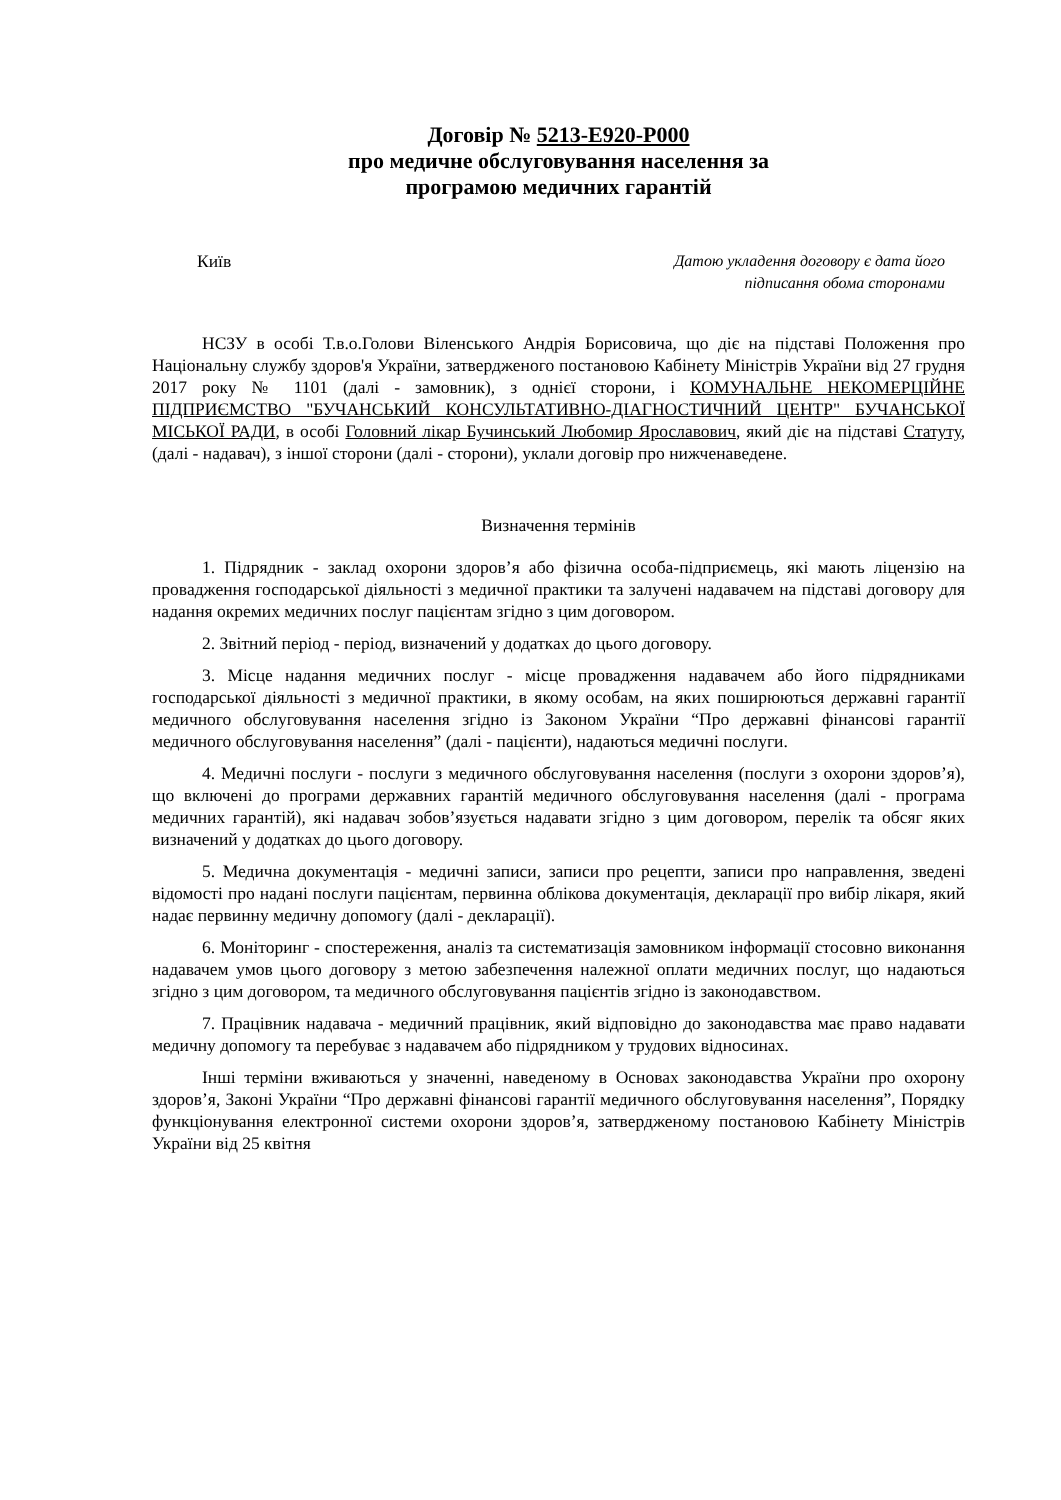Договір № 5213-E920-P000
про медичне обслуговування населення за
програмою медичних гарантій
Київ Датою укладення договору є дата його
підписання обома сторонами
НСЗУ в особі Т.в.о.Голови Віленського Андрія Борисовича, що діє на підставі Положення про Національну службу здоров'я України, затвердженого постановою Кабінету Міністрів України від 27 грудня 2017 року № 1101 (далі - замовник), з однієї сторони, і КОМУНАЛЬНЕ НЕКОМЕРЦІЙНЕ ПІДПРИЄМСТВО "БУЧАНСЬКИЙ КОНСУЛЬТАТИВНО-ДІАГНОСТИЧНИЙ ЦЕНТР" БУЧАНСЬКОЇ МІСЬКОЇ РАДИ, в особі Головний лікар Бучинський Любомир Ярославович, який діє на підставі Статуту, (далі - надавач), з іншої сторони (далі - сторони), уклали договір про нижченаведене.
Визначення термінів
1. Підрядник - заклад охорони здоров’я або фізична особа-підприємець, які мають ліцензію на провадження господарської діяльності з медичної практики та залучені надавачем на підставі договору для надання окремих медичних послуг пацієнтам згідно з цим договором.
2. Звітний період - період, визначений у додатках до цього договору.
3. Місце надання медичних послуг - місце провадження надавачем або його підрядниками господарської діяльності з медичної практики, в якому особам, на яких поширюються державні гарантії медичного обслуговування населення згідно із Законом України “Про державні фінансові гарантії медичного обслуговування населення” (далі - пацієнти), надаються медичні послуги.
4. Медичні послуги - послуги з медичного обслуговування населення (послуги з охорони здоров’я), що включені до програми державних гарантій медичного обслуговування населення (далі - програма медичних гарантій), які надавач зобов’язується надавати згідно з цим договором, перелік та обсяг яких визначений у додатках до цього договору.
5. Медична документація - медичні записи, записи про рецепти, записи про направлення, зведені відомості про надані послуги пацієнтам, первинна облікова документація, декларації про вибір лікаря, який надає первинну медичну допомогу (далі - декларації).
6. Моніторинг - спостереження, аналіз та систематизація замовником інформації стосовно виконання надавачем умов цього договору з метою забезпечення належної оплати медичних послуг, що надаються згідно з цим договором, та медичного обслуговування пацієнтів згідно із законодавством.
7. Працівник надавача - медичний працівник, який відповідно до законодавства має право надавати медичну допомогу та перебуває з надавачем або підрядником у трудових відносинах.
Інші терміни вживаються у значенні, наведеному в Основах законодавства України про охорону здоров’я, Законі України “Про державні фінансові гарантії медичного обслуговування населення”, Порядку функціонування електронної системи охорони здоров’я, затвердженому постановою Кабінету Міністрів України від 25 квітня